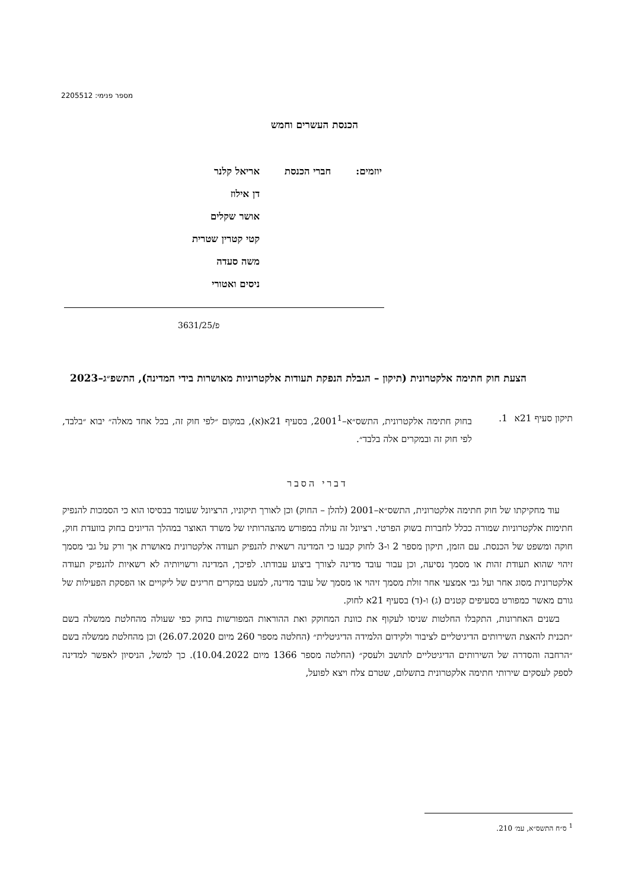מספר פנימי: 2205512
הכנסת העשרים וחמש
| יוזמים: | חברי הכנסת | אריאל קלנר דן אילוז אושר שקלים קטי קטרין שטרית משה סעדה ניסים ואטורי |
פ/3631/25
הצעת חוק חתימה אלקטרונית (תיקון – הגבלת הנפקת תעודות אלקטרוניות מאושרות בידי המדינה), התשפ״ג–2023
| תיקון סעיף 21א | 1. | בחוק חתימה אלקטרונית, התשס״א–2001<sup>1</sup>, בסעיף 21א(א), במקום ״לפי חוק זה, בכל אחד מאלה״ יבוא ״בלבד, לפי חוק זה ובמקרים אלה בלבד״. |
דברי הסבר
עוד מחקיקתו של חוק חתימה אלקטרונית, התשס״א–2001 (להלן – החוק) וכן לאורך תיקוניו, הרציונל שעומד בבסיסו הוא כי הסמכות להנפיק חתימות אלקטרוניות שמורה ככלל לחברות בשוק הפרטי. רציונל זה עולה במפורש מהצהרותיו של משרד האוצר במהלך הדיונים בחוק בוועדת חוק, חוקה ומשפט של הכנסת. עם הזמן, תיקון מספר 2 ו-3 לחוק קבעו כי המדינה רשאית להנפיק תעודה אלקטרונית מאושרת אך ורק על גבי מסמך זיהוי שהוא תעודת זהות או מסמך נסיעה, וכן עבור עובד מדינה לצורך ביצוע עבודתו. לפיכך, המדינה ורשויותיה לא רשאיות להנפיק תעודה אלקטרונית מסוג אחר ועל גבי אמצעי אחר זולת מסמך זיהוי או מסמך של עובד מדינה, למעט במקרים חריגים של ליקויים או הפסקת הפעילות של גורם מאשר כמפורט בסעיפים קטנים (ג) ו-(ד) בסעיף 21א לחוק.
בשנים האחרונות, התקבלו החלטות שניסו לעקוף את כוונת המחוקק ואת ההוראות המפורשות בחוק כפי שעולה מהחלטת ממשלה בשם ״תכנית להאצת השירותים הדיגיטליים לציבור ולקידום הלמידה הדיגיטלית״ (החלטה מספר 260 מיום 26.07.2020) וכן מהחלטת ממשלה בשם ״הרחבה והסדרה של השירותים הדיגיטליים לתושב ולעסק״ (החלטה מספר 1366 מיום 10.04.2022). כך למשל, הניסיון לאפשר למדינה לספק לעסקים שירותי חתימה אלקטרונית בתשלום, שטרם צלח ויצא לפועל,
<sup>1</sup> ס״ח התשס״א, עמ׳ 210.